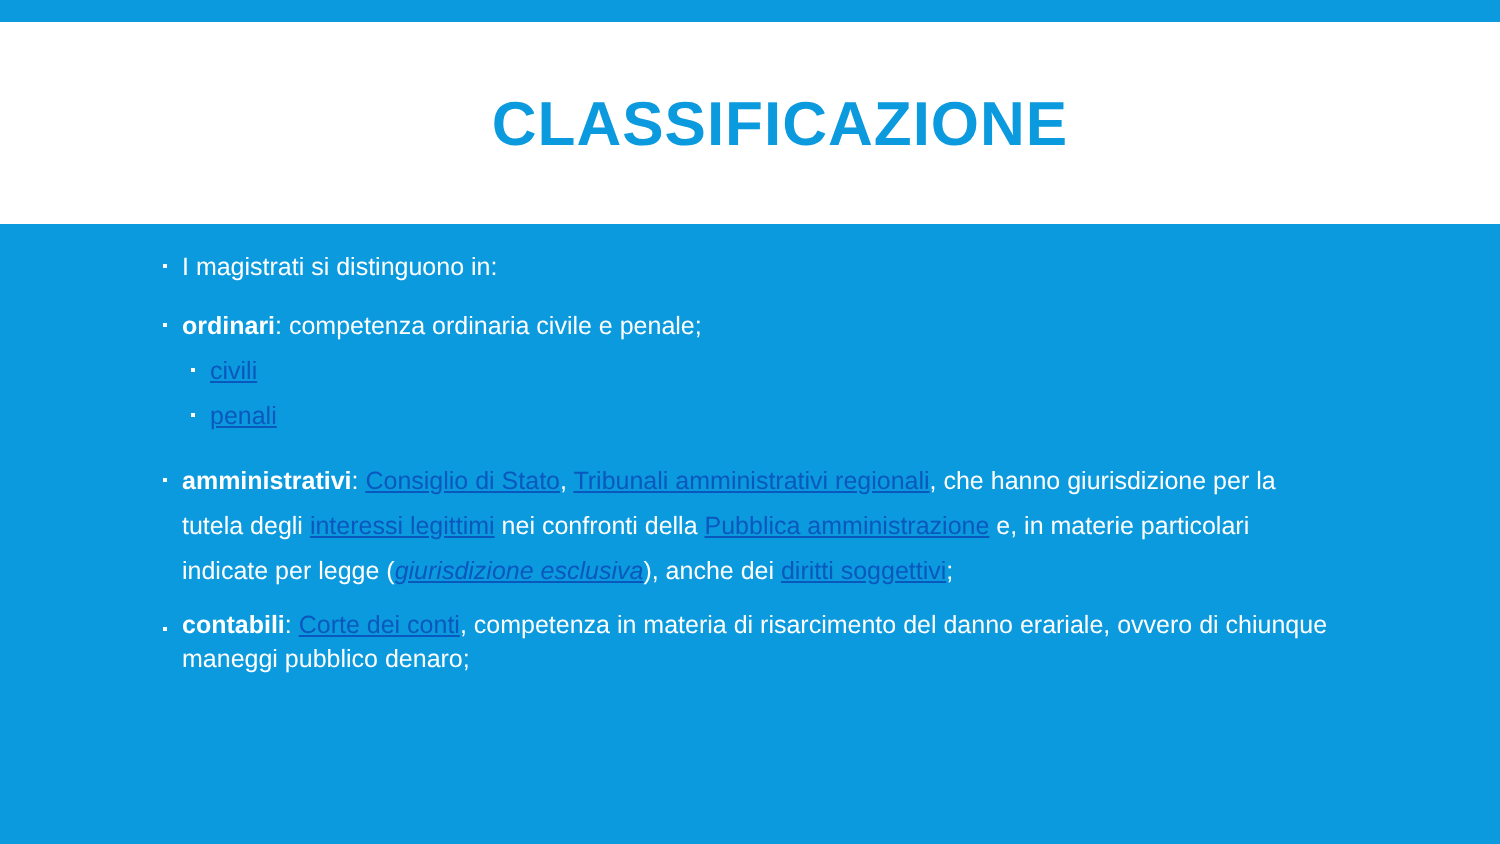CLASSIFICAZIONE
I magistrati si distinguono in:
ordinari: competenza ordinaria civile e penale;
civili
penali
amministrativi: Consiglio di Stato, Tribunali amministrativi regionali, che hanno giurisdizione per la tutela degli interessi legittimi nei confronti della Pubblica amministrazione e, in materie particolari indicate per legge (giurisdizione esclusiva), anche dei diritti soggettivi;
contabili: Corte dei conti, competenza in materia di risarcimento del danno erariale, ovvero di chiunque maneggi pubblico denaro;